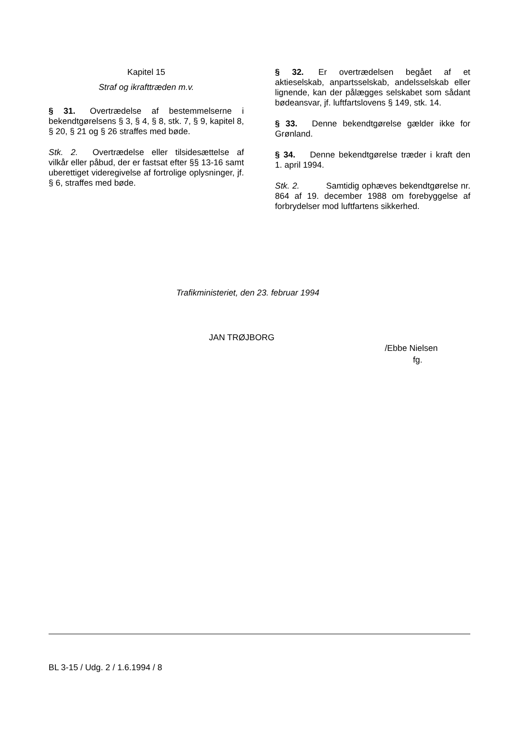Kapitel 15
Straf og ikrafttræden m.v.
§ 31. Overtrædelse af bestemmelserne i bekendtgørelsens § 3, § 4, § 8, stk. 7, § 9, kapitel 8, § 20, § 21 og § 26 straffes med bøde.
Stk. 2. Overtrædelse eller tilsidesættelse af vilkår eller påbud, der er fastsat efter §§ 13-16 samt uberettiget videregivelse af fortrolige oplysninger, jf. § 6, straffes med bøde.
§ 32. Er overtrædelsen begået af et aktieselskab, anpartsselskab, andelsselskab eller lignende, kan der pålægges selskabet som sådant bødeansvar, jf. luftfartslovens § 149, stk. 14.
§ 33. Denne bekendtgørelse gælder ikke for Grønland.
§ 34. Denne bekendtgørelse træder i kraft den 1. april 1994.
Stk. 2. Samtidig ophæves bekendtgørelse nr. 864 af 19. december 1988 om forebyggelse af forbrydelser mod luftfartens sikkerhed.
Trafikministeriet, den 23. februar 1994
JAN TRØJBORG
/Ebbe Nielsen
fg.
BL 3-15 / Udg. 2 / 1.6.1994 / 8